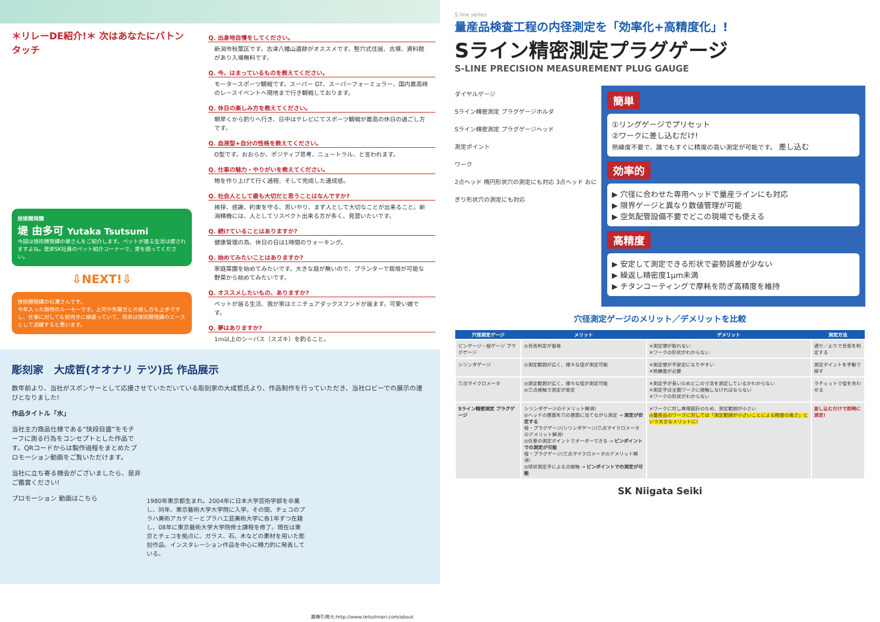＊リレーDE紹介!＊ 次はあなたにバトンタッチ
技術開発課
堤 由多可 Yutaka Tsutsumi
今回は技術開発課の堤さんをご紹介します。ペットが居る生活は癒されますよね。是非SK社員のペット紹介コーナーで、愛を語ってください。
⇩NEXT!⇩
技術開発課の石澤さんです。
今年入った期待のルーキーです。上司や先輩方との接し方も上手ですし、仕事に対しても前向きに頑張っていて、将来は技術開発課のエースとして活躍すると思います。
Q. 出身地自慢をしてください。
新潟市秋葉区です。古津八幡山遺跡がオススメです。竪穴式住居、古墳、資料館があり入場無料です。
Q. 今、はまっているものを教えてください。
モータースポーツ観戦です。スーパー GT、スーパーフォーミュラー、国内最高峰のレースイベントへ現地まで行き観戦しております。
Q. 休日の楽しみ方を教えてください。
朝早くから釣りへ行き、日中はテレビにてスポーツ観戦が最高の休日の過ごし方です。
Q. 血液型+自分の性格を教えてください。
O型です。おおらか、ポジティブ思考、ニュートラル、と言われます。
Q. 仕事の魅力・やりがいを教えてください。
物を作り上げて行く過程、そして完成した達成感。
Q. 社会人として最も大切だと思うことはなんですか?
挨拶、感謝、約束を守る、思いやり、まず人として大切なことが出来ること。新潟精機には、人としてリスペクト出来る方が多く、見習いたいです。
Q. 続けていることはありますか?
健康管理の為、休日の日は1時間のウォーキング。
Q. 始めてみたいことはありますか?
家庭菜園を始めてみたいです。大きな庭が無いので、プランターで栽培が可能な野菜から始めてみたいです。
Q. オススメしたいもの、ありますか?
ペットが居る生活、我が家はミニチュアダックスフンドが居ます。可愛い娘です。
Q. 夢はありますか?
1ｍ以上のシーバス（スズキ）を釣ること。
彫刻家　大成哲(オオナリ テツ)氏 作品展示
数年前より、当社がスポンサーとして応援させていただいている彫刻家の大成哲氏より、作品制作を行っていただき、当社ロビーでの展示の運びとなりました!
作品タイトル「水」
当社主力商品仕様である“快段目盛”をモチーフに測る行為をコンセプトとした作品です。QRコードからは製作過程をまとめたプロモーション動画をご覧いただけます。
当社に立ち寄る機会がございましたら、是非ご鑑賞ください!
プロモーション 動画はこちら
1980年東京都生まれ。2004年に日本大学芸術学部を卒業し、同年、東京藝術大学大学院に入学。その間、チェコのプラハ美術アカデミーとプラハ工芸美術大学に各1年ずつ在籍し、08年に東京藝術大学大学院修士課程を修了。現在は東京とチェコを拠点に、ガラス、石、木などの素材を用いた彫刻作品、インスタレーション作品を中心に精力的に発表している。
画像引用元:http://www.tetsohnari.com/about
S line series
量産品検査工程の内径測定を「効率化+高精度化」!
Sライン精密測定プラグゲージ
S-LINE PRECISION MEASUREMENT PLUG GAUGE
ダイヤルゲージ
Sライン精密測定 プラグゲージホルダ
Sライン精密測定 プラグゲージヘッド
測定ポイント
ワーク
2点ヘッド 楕円形状穴の測定にも対応 3点ヘッド おにぎり形状穴の測定にも対応
簡単
①リングゲージでプリセット
②ワークに差し込むだけ!
熟練度不要で、誰でもすぐに精度の高い測定が可能です。 差し込む
効率的
▶ 穴径に合わせた専用ヘッドで量産ラインにも対応
▶ 限界ゲージと異なり数値管理が可能
▶ 空気配管設備不要でどこの現場でも使える
高精度
▶ 安定して測定できる形状で姿勢誤差が少ない
▶ 繰返し精密度1μm未満
▶ チタンコーティングで摩耗を防ぎ高精度を維持
穴径測定ゲージのメリット／デメリットを比較
| 穴径測定ゲージ | メリット | デメリット | 測定方法 |
| --- | --- | --- | --- |
| ピンゲージ・栓ゲージ プラグゲージ | ◎合否判定が容易 | ✕測定値が取れない ✕ワークの形状がわからない | 通り／止りで合否を判定する |
| シリンダゲージ | ◎測定範囲が広く、様々な径が測定可能 | ✕測定値が不安定になりやすい ✕熟練度が必要 | 測定ポイントを手動で探す |
| 三点マイクロメータ | ◎測定範囲が広く、様々な径が測定可能 ◎三点接触で測定が安定 | ✕測定子が長いためどこの寸法を測定しているかわからない ✕測定子は全面ワークに接触しなければならない ✕ワークの形状がわからない | ラチェットで径を合わせる |
| Sライン精密測定 プラグゲージ | シリンダゲージのデメリット解消! ◎ヘッドの底面を穴の底面に当てながら測定 → 測定が安定する 栓・プラグゲージ/シリンダゲージ/三点マイクロメータのデメリット解消! ◎任意の測定ポイントでオーダーできる → ピンポイントでの測定が可能 栓・プラグゲージ/三点マイクロメータのデメリット解消! ◎球状測定子による点接触 → ピンポイントでの測定が可能 | ✕ワークに対し専用設計のため、測定範囲が小さい ◎量産品のワークに対しては「測定範囲が小さいことによる精度の高さ」という大きなメリットに! | 差し込むだけで即時に測定! |
SK Niigata Seiki